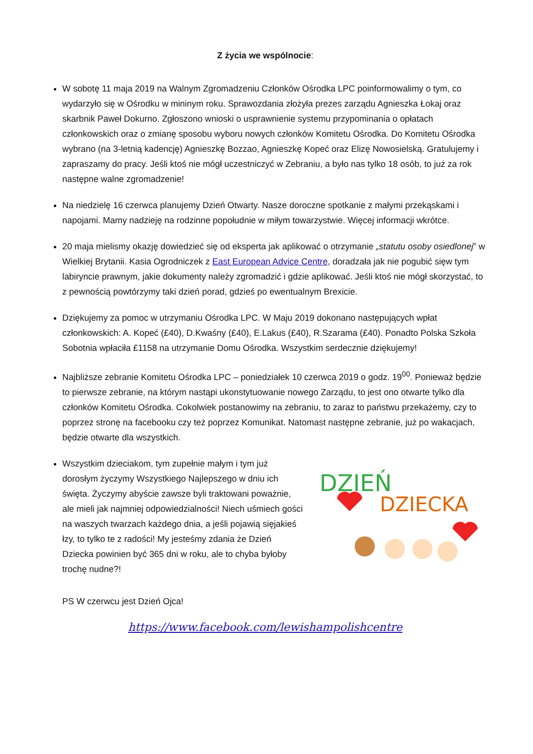Z życia we wspólnocie:
W sobotę 11 maja 2019 na Walnym Zgromadzeniu Członków Ośrodka LPC poinformowalimy o tym, co wydarzyło się w Ośrodku w mininym roku. Sprawozdania złożyła prezes zarządu Agnieszka Łokaj oraz skarbnik Paweł Dokurno. Zgłoszono wnioski o usprawnienie systemu przypominania o opłatach członkowskich oraz o zmianę sposobu wyboru nowych członków Komitetu Ośrodka. Do Komitetu Ośrodka wybrano (na 3-letnią kadencję) Agnieszkę Bozzao, Agnieszkę Kopeć oraz Elizę Nowosielską. Gratulujemy i zapraszamy do pracy. Jeśli ktoś nie mógł uczestniczyć w Zebraniu, a było nas tylko 18 osób, to już za rok następne walne zgromadzenie!
Na niedzielę 16 czerwca planujemy Dzień Otwarty. Nasze doroczne spotkanie z małymi przekąskami i napojami. Mamy nadzieję na rodzinne popołudnie w miłym towarzystwie. Więcej informacji wkrótce.
20 maja mielismy okazję dowiedzieć się od eksperta jak aplikować o otrzymanie „statutu osoby osiedlonej” w Wielkiej Brytanii. Kasia Ogrodniczek z East European Advice Centre, doradzała jak nie pogubić sięw tym labiryncie prawnym, jakie dokumenty należy zgromadzić i gdzie aplikować. Jeśli ktoś nie mógł skorzystać, to z pewnością powtórzymy taki dzień porad, gdzieś po ewentualnym Brexicie.
Dziękujemy za pomoc w utrzymaniu Ośrodka LPC. W Maju 2019 dokonano następujących wpłat członkowskich: A. Kopeć (£40), D.Kwaśny (£40), E.Lakus (£40), R.Szarama (£40). Ponadto Polska Szkoła Sobotnia wpłaciła £1158 na utrzymanie Domu Ośrodka. Wszystkim serdecznie dziękujemy!
Najbliższe zebranie Komitetu Ośrodka LPC – poniedziałek 10 czerwca 2019 o godz. 19<sup>00</sup>. Ponieważ będzie to pierwsze zebranie, na którym nastąpi ukonstytuowanie nowego Zarządu, to jest ono otwarte tylko dla członków Komitetu Ośrodka. Cokolwiek postanowimy na zebraniu, to zaraz to państwu przekażemy, czy to poprzez stronę na facebooku czy też poprzez Komunikat. Natomast następne zebranie, już po wakacjach, będzie otwarte dla wszystkich.
Wszystkim dzieciakom, tym zupełnie małym i tym już dorosłym życzymy Wszystkiego Najlepszego w dniu ich święta. Życzymy abyście zawsze byli traktowani poważnie, ale mieli jak najmniej odpowiedzialności! Niech uśmiech gości na waszych twarzach każdego dnia, a jeśli pojawią sięjakieś łzy, to tylko te z radości! My jesteśmy zdania że Dzień Dziecka powinien być 365 dni w roku, ale to chyba byłoby trochę nudne?!
DZIEŃ
DZIECKA
PS W czerwcu jest Dzień Ojca!
https://www.facebook.com/lewishampolishcentre